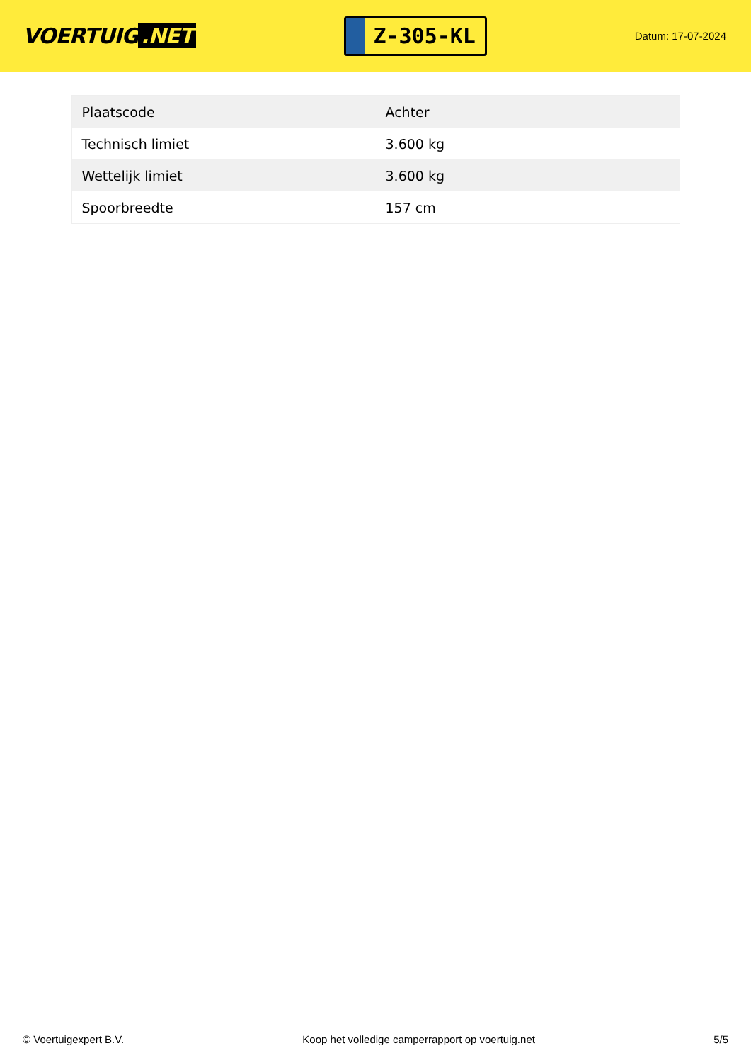VOERTUIG.NET
Z-305-KL
Datum: 17-07-2024
| Plaatscode | Achter |
| Technisch limiet | 3.600 kg |
| Wettelijk limiet | 3.600 kg |
| Spoorbreedte | 157 cm |
© Voertuigexpert B.V. Koop het volledige camperrapport op voertuig.net 5/5